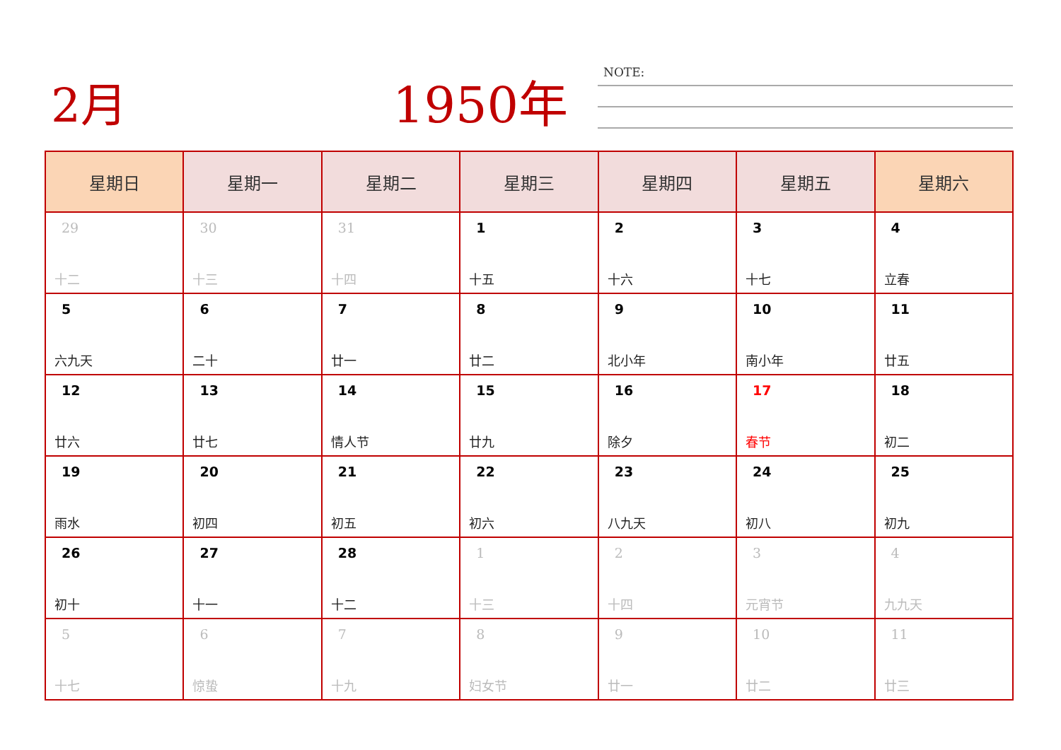2月 1950年 NOTE:
| 星期日 | 星期一 | 星期二 | 星期三 | 星期四 | 星期五 | 星期六 |
| --- | --- | --- | --- | --- | --- | --- |
| 29 十二 | 30 十三 | 31 十四 | 1 十五 | 2 十六 | 3 十七 | 4 立春 |
| 5 六九天 | 6 二十 | 7 廿一 | 8 廿二 | 9 北小年 | 10 南小年 | 11 廿五 |
| 12 廿六 | 13 廿七 | 14 情人节 | 15 廿九 | 16 除夕 | 17 春节 | 18 初二 |
| 19 雨水 | 20 初四 | 21 初五 | 22 初六 | 23 八九天 | 24 初八 | 25 初九 |
| 26 初十 | 27 十一 | 28 十二 | 1 十三 | 2 十四 | 3 元宵节 | 4 九九天 |
| 5 十七 | 6 惊蛰 | 7 十九 | 8 妇女节 | 9 廿一 | 10 廿二 | 11 廿三 |